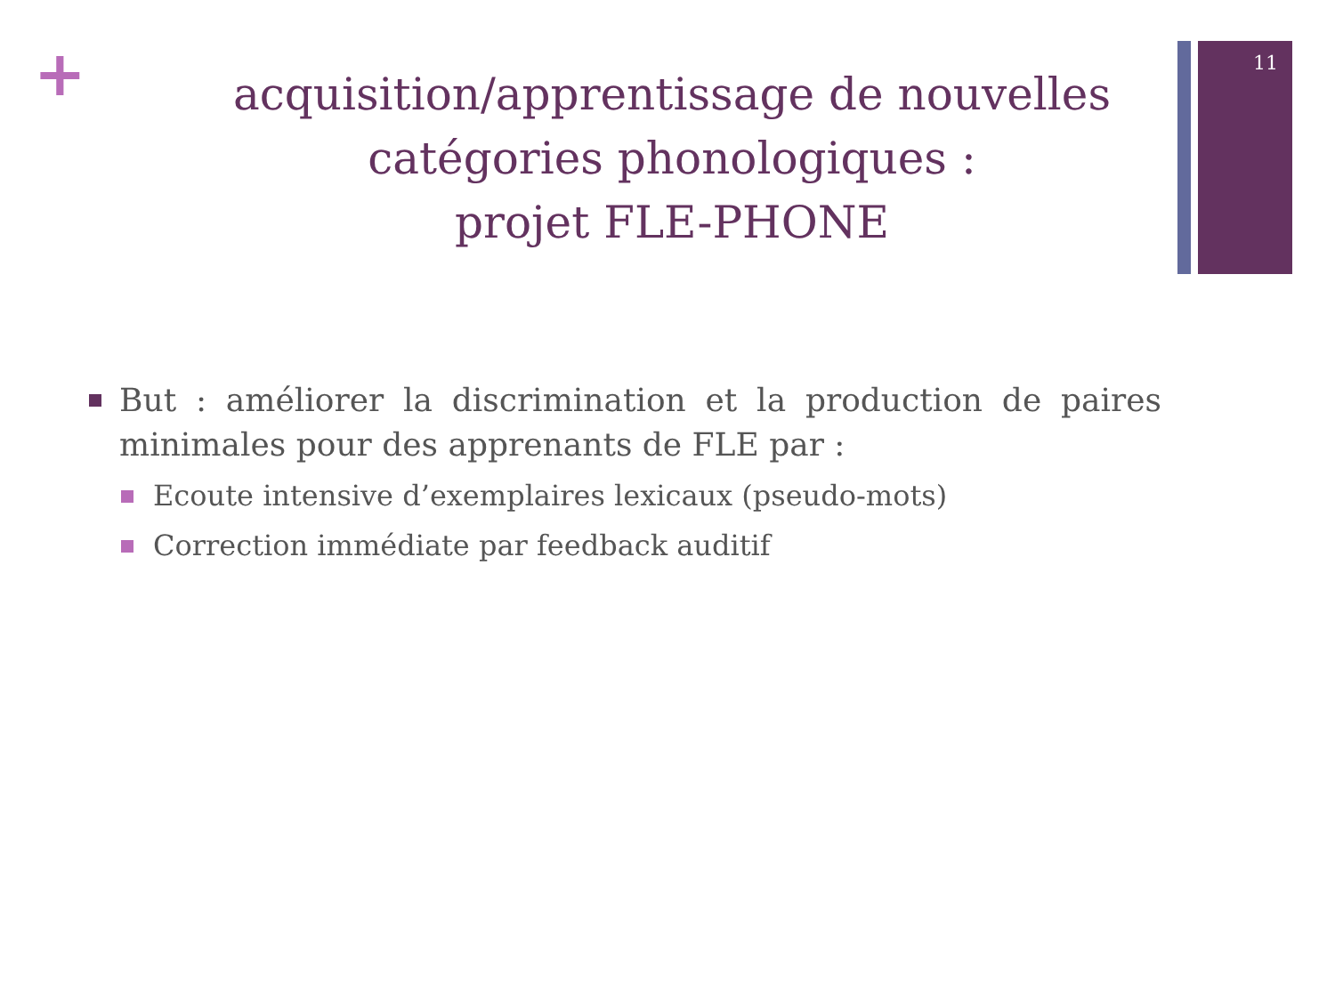11
+
acquisition/apprentissage de nouvelles catégories phonologiques :
projet FLE-PHONE
But : améliorer la discrimination et la production de paires minimales pour des apprenants de FLE par :
Ecoute intensive d’exemplaires lexicaux (pseudo-mots)
Correction immédiate par feedback auditif